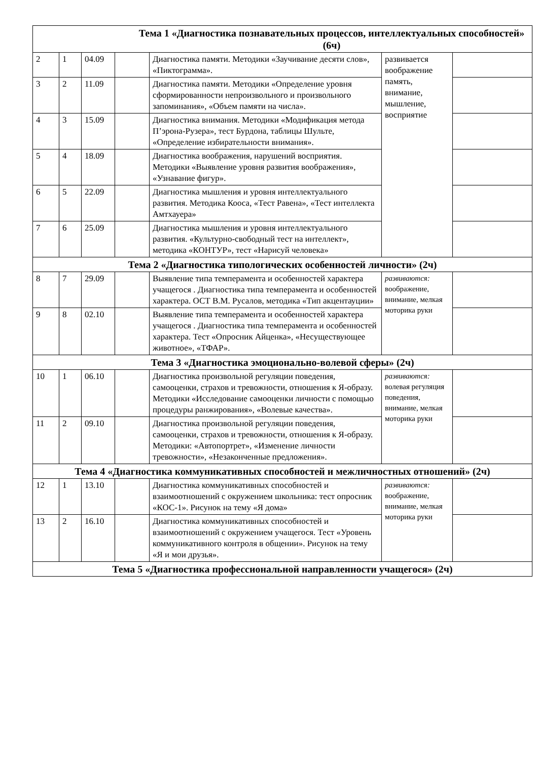| Тема 1 «Диагностика познавательных процессов, интеллектуальных способностей» (6ч) | | | | | | |
| 2 | 1 | 04.09 | | Диагностика памяти. Методики «Заучивание десяти слов», «Пиктограмма». | развивается воображение память, внимание, мышление, восприятие | |
| 3 | 2 | 11.09 | | Диагностика памяти. Методики «Определение уровня сформированности непроизвольного и произвольного запоминания», «Объем памяти на числа». | | |
| 4 | 3 | 15.09 | | Диагностика внимания. Методики «Модификация метода П’эрона-Рузера», тест Бурдона, таблицы Шульте, «Определение избирательности внимания». | | |
| 5 | 4 | 18.09 | | Диагностика воображения, нарушений восприятия. Методики «Выявление уровня развития воображения», «Узнавание фигур». | | |
| 6 | 5 | 22.09 | | Диагностика мышления и уровня интеллектуального развития. Методика Кооса, «Тест Равена», «Тест интеллекта Амтхауера» | | |
| 7 | 6 | 25.09 | | Диагностика мышления и уровня интеллектуального развития. «Культурно-свободный тест на интеллект», методика «КОНТУР», тест «Нарисуй человека» | | |
| Тема 2 «Диагностика типологических особенностей личности» (2ч) | | | | | | |
| 8 | 7 | 29.09 | | Выявление типа темперамента и особенностей характера учащегося . Диагностика типа темперамента и особенностей характера. ОСТ В.М. Русалов, методика «Тип акцентауции» | развиваются: воображение, внимание, мелкая моторика руки | |
| 9 | 8 | 02.10 | | Выявление типа темперамента и особенностей характера учащегося . Диагностика типа темперамента и особенностей характера. Тест «Опросник Айценка», «Несуществующее животное», «ТФАР». | | |
| Тема 3 «Диагностика эмоционально-волевой сферы» (2ч) | | | | | | |
| 10 | 1 | 06.10 | | Диагностика произвольной регуляции поведения, самооценки, страхов и тревожности, отношения к Я-образу. Методики «Исследование самооценки личности с помощью процедуры ранжирования», «Волевые качества». | развиваются: волевая регуляция поведения, внимание, мелкая моторика руки | |
| 11 | 2 | 09.10 | | Диагностика произвольной регуляции поведения, самооценки, страхов и тревожности, отношения к Я-образу. Методики: «Автопортрет», «Изменение личности тревожности», «Незаконченные предложения». | | |
| Тема 4 «Диагностика коммуникативных способностей и межличностных отношений» (2ч) | | | | | | |
| 12 | 1 | 13.10 | | Диагностика коммуникативных способностей и взаимоотношений с окружением школьника: тест опросник «КОС-1». Рисунок на тему «Я дома» | развиваются: воображение, внимание, мелкая моторика руки | |
| 13 | 2 | 16.10 | | Диагностика коммуникативных способностей и взаимоотношений с окружением учащегося. Тест «Уровень коммуникативного контроля в общении». Рисунок на тему «Я и мои друзья». | | |
| Тема 5 «Диагностика профессиональной направленности учащегося» (2ч) | | | | | | |